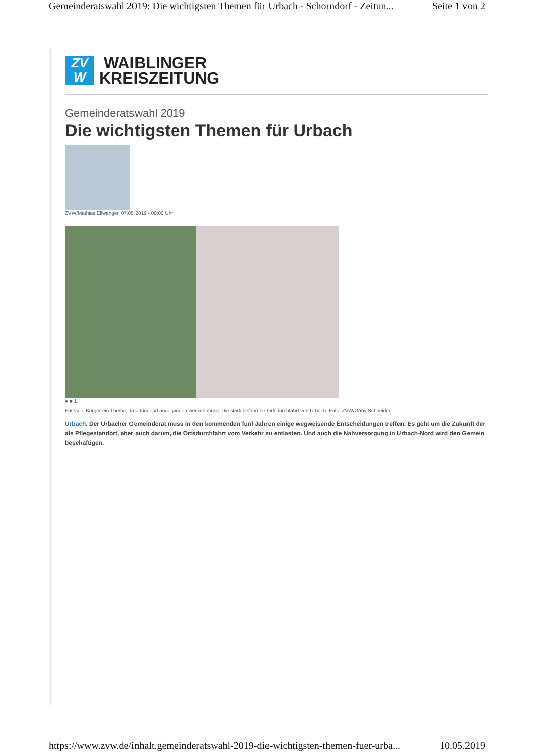Gemeinderatswahl 2019: Die wichtigsten Themen für Urbach - Schorndorf - Zeitun... Seite 1 von 2
ZV
W
WAIBLINGER
KREISZEITUNG
Gemeinderatswahl 2019
Die wichtigsten Themen für Urbach
ZVW/Mathias Ellwanger, 07.05.2019 - 00:00 Uhr
● ■ 1
Für viele Bürger ein Thema, das dringend angegangen werden muss: Die stark befahrene Ortsdurchfahrt von Urbach. Foto: ZVW/Gaby Schneider
Urbach. Der Urbacher Gemeinderat muss in den kommenden fünf Jahren einige wegweisende Entscheidungen treffen. Es geht um die Zukunft der als Pflegestandort, aber auch darum, die Ortsdurchfahrt vom Verkehr zu entlasten. Und auch die Nahversorgung in Urbach-Nord wird den Gemein beschäftigen.
https://www.zvw.de/inhalt.gemeinderatswahl-2019-die-wichtigsten-themen-fuer-urba... 10.05.2019